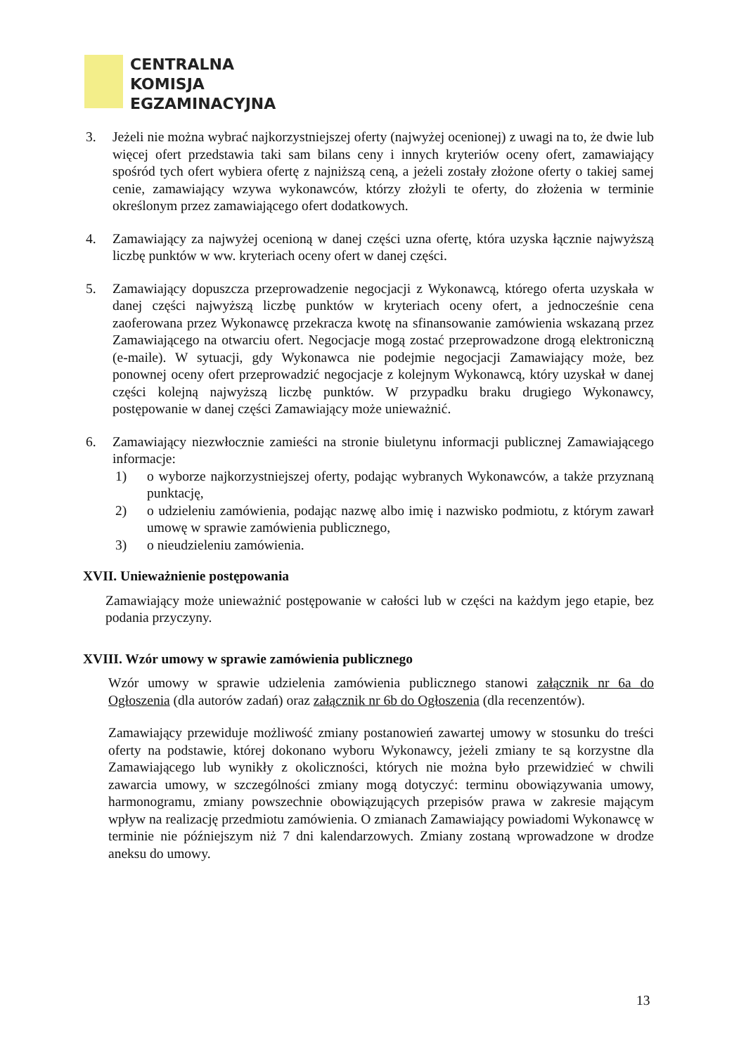CENTRALNA
KOMISJA
EGZAMINACYJNA
3. Jeżeli nie można wybrać najkorzystniejszej oferty (najwyżej ocenionej) z uwagi na to, że dwie lub więcej ofert przedstawia taki sam bilans ceny i innych kryteriów oceny ofert, zamawiający spośród tych ofert wybiera ofertę z najniższą ceną, a jeżeli zostały złożone oferty o takiej samej cenie, zamawiający wzywa wykonawców, którzy złożyli te oferty, do złożenia w terminie określonym przez zamawiającego ofert dodatkowych.
4. Zamawiający za najwyżej ocenioną w danej części uzna ofertę, która uzyska łącznie najwyższą liczbę punktów w ww. kryteriach oceny ofert w danej części.
5. Zamawiający dopuszcza przeprowadzenie negocjacji z Wykonawcą, którego oferta uzyskała w danej części najwyższą liczbę punktów w kryteriach oceny ofert, a jednocześnie cena zaoferowana przez Wykonawcę przekracza kwotę na sfinansowanie zamówienia wskazaną przez Zamawiającego na otwarciu ofert. Negocjacje mogą zostać przeprowadzone drogą elektroniczną (e-maile). W sytuacji, gdy Wykonawca nie podejmie negocjacji Zamawiający może, bez ponownej oceny ofert przeprowadzić negocjacje z kolejnym Wykonawcą, który uzyskał w danej części kolejną najwyższą liczbę punktów. W przypadku braku drugiego Wykonawcy, postępowanie w danej części Zamawiający może unieważnić.
6. Zamawiający niezwłocznie zamieści na stronie biuletynu informacji publicznej Zamawiającego informacje:
1) o wyborze najkorzystniejszej oferty, podając wybranych Wykonawców, a także przyznaną punktację,
2) o udzieleniu zamówienia, podając nazwę albo imię i nazwisko podmiotu, z którym zawarł umowę w sprawie zamówienia publicznego,
3) o nieudzieleniu zamówienia.
XVII. Unieważnienie postępowania
Zamawiający może unieważnić postępowanie w całości lub w części na każdym jego etapie, bez podania przyczyny.
XVIII. Wzór umowy w sprawie zamówienia publicznego
Wzór umowy w sprawie udzielenia zamówienia publicznego stanowi załącznik nr 6a do Ogłoszenia (dla autorów zadań) oraz załącznik nr 6b do Ogłoszenia (dla recenzentów).
Zamawiający przewiduje możliwość zmiany postanowień zawartej umowy w stosunku do treści oferty na podstawie, której dokonano wyboru Wykonawcy, jeżeli zmiany te są korzystne dla Zamawiającego lub wynikły z okoliczności, których nie można było przewidzieć w chwili zawarcia umowy, w szczególności zmiany mogą dotyczyć: terminu obowiązywania umowy, harmonogramu, zmiany powszechnie obowiązujących przepisów prawa w zakresie mającym wpływ na realizację przedmiotu zamówienia. O zmianach Zamawiający powiadomi Wykonawcę w terminie nie późniejszym niż 7 dni kalendarzowych. Zmiany zostaną wprowadzone w drodze aneksu do umowy.
13